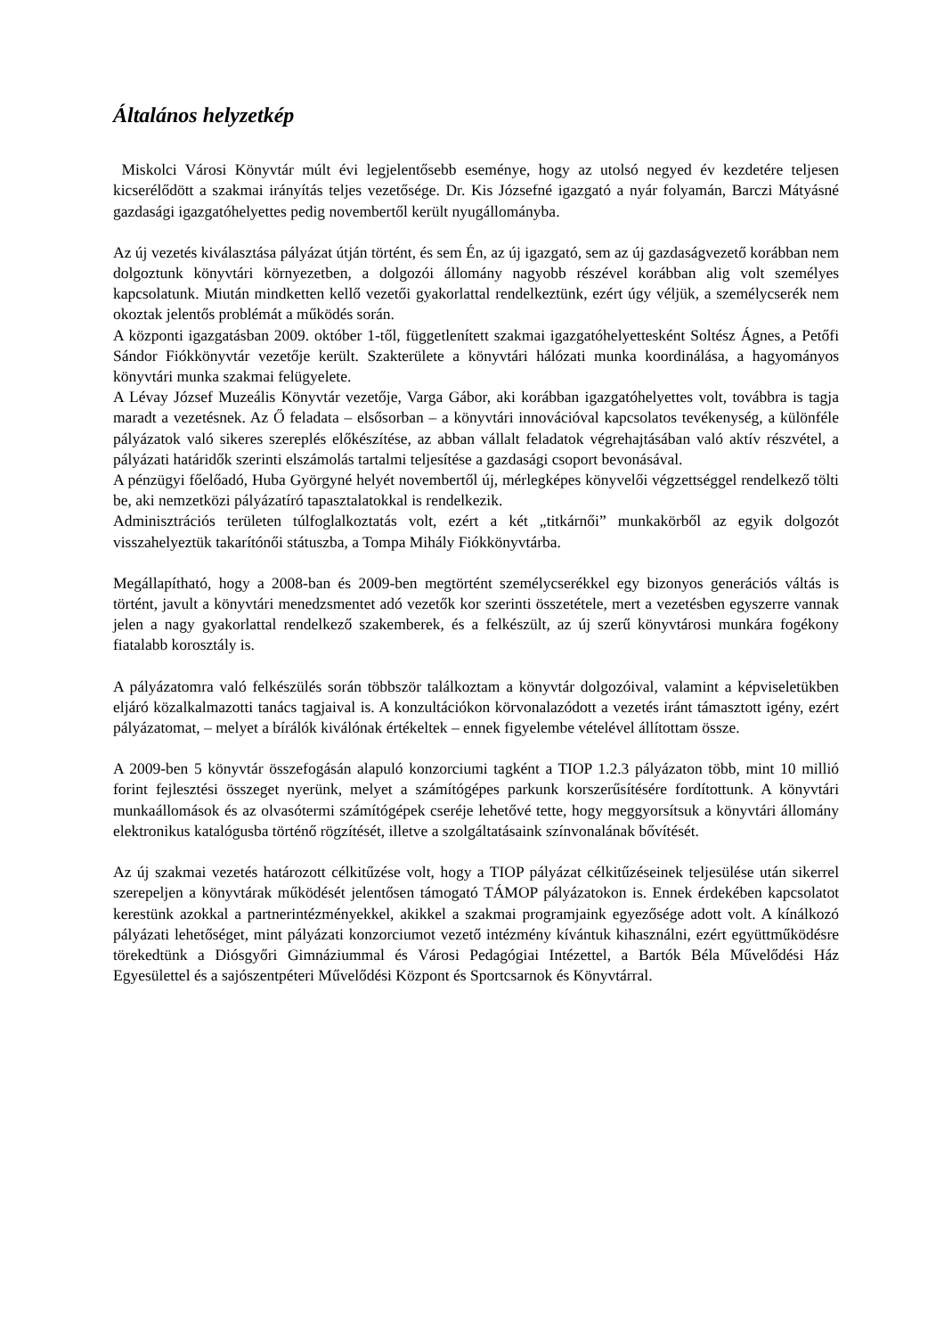Általános helyzetkép
Miskolci Városi Könyvtár múlt évi legjelentősebb eseménye, hogy az utolsó negyed év kezdetére teljesen kicserélődött a szakmai irányítás teljes vezetősége. Dr. Kis Józsefné igazgató a nyár folyamán, Barczi Mátyásné gazdasági igazgatóhelyettes pedig novembertől került nyugállományba.
Az új vezetés kiválasztása pályázat útján történt, és sem Én, az új igazgató, sem az új gazdaságvezető korábban nem dolgoztunk könyvtári környezetben, a dolgozói állomány nagyobb részével korábban alig volt személyes kapcsolatunk. Miután mindketten kellő vezetői gyakorlattal rendelkeztünk, ezért úgy véljük, a személycserék nem okoztak jelentős problémát a működés során.
A központi igazgatásban 2009. október 1-től, függetlenített szakmai igazgatóhelyettesként Soltész Ágnes, a Petőfi Sándor Fiókkönyvtár vezetője került. Szakterülete a könyvtári hálózati munka koordinálása, a hagyományos könyvtári munka szakmai felügyelete.
A Lévay József Muzeális Könyvtár vezetője, Varga Gábor, aki korábban igazgatóhelyettes volt, továbbra is tagja maradt a vezetésnek. Az Ő feladata – elsősorban – a könyvtári innovációval kapcsolatos tevékenység, a különféle pályázatok való sikeres szereplés előkészítése, az abban vállalt feladatok végrehajtásában való aktív részvétel, a pályázati határidők szerinti elszámolás tartalmi teljesítése a gazdasági csoport bevonásával.
A pénzügyi főelőadó, Huba Györgyné helyét novembertől új, mérlegképes könyvelői végzettséggel rendelkező tölti be, aki nemzetközi pályázatíró tapasztalatokkal is rendelkezik.
Adminisztrációs területen túlfoglalkoztatás volt, ezért a két „titkárnői” munkakörből az egyik dolgozót visszahelyeztük takarítónői státuszba, a Tompa Mihály Fiókkönyvtárba.
Megállapítható, hogy a 2008-ban és 2009-ben megtörtént személycserékkel egy bizonyos generációs váltás is történt, javult a könyvtári menedzsmentet adó vezetők kor szerinti összetétele, mert a vezetésben egyszerre vannak jelen a nagy gyakorlattal rendelkező szakemberek, és a felkészült, az új szerű könyvtárosi munkára fogékony fiatalabb korosztály is.
A pályázatomra való felkészülés során többször találkoztam a könyvtár dolgozóival, valamint a képviseletükben eljáró közalkalmazotti tanács tagjaival is. A konzultációkon körvonalazódott a vezetés iránt támasztott igény, ezért pályázatomat, – melyet a bírálók kiválónak értékeltek – ennek figyelembe vételével állítottam össze.
A 2009-ben 5 könyvtár összefogásán alapuló konzorciumi tagként a TIOP 1.2.3 pályázaton több, mint 10 millió forint fejlesztési összeget nyerünk, melyet a számítógépes parkunk korszerűsítésére fordítottunk. A könyvtári munkaállomások és az olvasótermi számítógépek cseréje lehetővé tette, hogy meggyorsítsuk a könyvtári állomány elektronikus katalógusba történő rögzítését, illetve a szolgáltatásaink színvonalának bővítését.
Az új szakmai vezetés határozott célkitűzése volt, hogy a TIOP pályázat célkitűzéseinek teljesülése után sikerrel szerepeljen a könyvtárak működését jelentősen támogató TÁMOP pályázatokon is. Ennek érdekében kapcsolatot kerestünk azokkal a partnerintézményekkel, akikkel a szakmai programjaink egyezősége adott volt. A kínálkozó pályázati lehetőséget, mint pályázati konzorciumot vezető intézmény kívántuk kihasználni, ezért együttműködésre törekedtünk a Diósgyőri Gimnáziummal és Városi Pedagógiai Intézettel, a Bartók Béla Művelődési Ház Egyesülettel és a sajószentpéteri Művelődési Központ és Sportcsarnok és Könyvtárral.